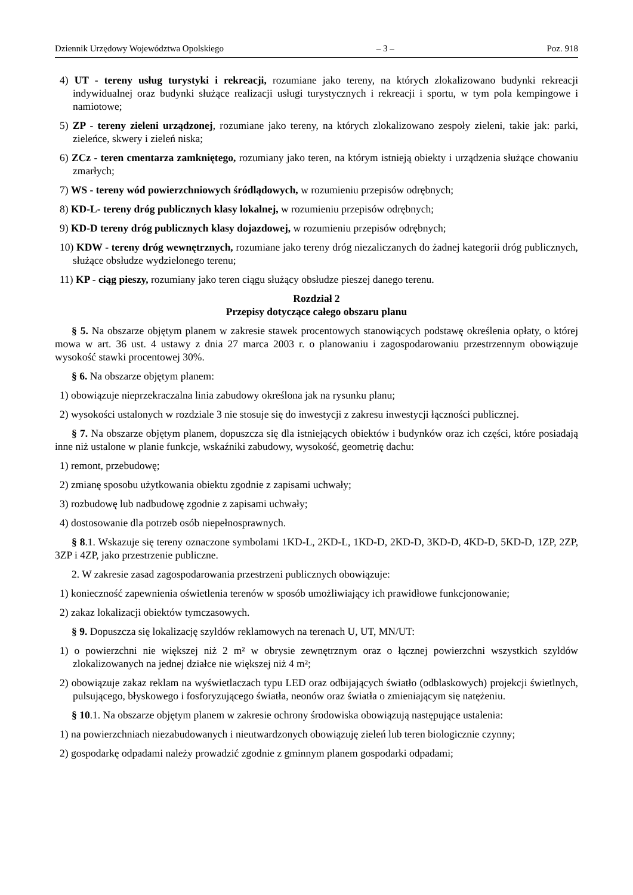Dziennik Urzędowy Województwa Opolskiego – 3 – Poz. 918
4) UT - tereny usług turystyki i rekreacji, rozumiane jako tereny, na których zlokalizowano budynki rekreacji indywidualnej oraz budynki służące realizacji usługi turystycznych i rekreacji i sportu, w tym pola kempingowe i namiotowe;
5) ZP - tereny zieleni urządzonej, rozumiane jako tereny, na których zlokalizowano zespoły zieleni, takie jak: parki, zieleńce, skwery i zieleń niska;
6) ZCz - teren cmentarza zamkniętego, rozumiany jako teren, na którym istnieją obiekty i urządzenia służące chowaniu zmarłych;
7) WS - tereny wód powierzchniowych śródlądowych, w rozumieniu przepisów odrębnych;
8) KD-L- tereny dróg publicznych klasy lokalnej, w rozumieniu przepisów odrębnych;
9) KD-D tereny dróg publicznych klasy dojazdowej, w rozumieniu przepisów odrębnych;
10) KDW - tereny dróg wewnętrznych, rozumiane jako tereny dróg niezaliczanych do żadnej kategorii dróg publicznych, służące obsłudze wydzielonego terenu;
11) KP - ciąg pieszy, rozumiany jako teren ciągu służący obsłudze pieszej danego terenu.
Rozdział 2
Przepisy dotyczące całego obszaru planu
§ 5. Na obszarze objętym planem w zakresie stawek procentowych stanowiących podstawę określenia opłaty, o której mowa w art. 36 ust. 4 ustawy z dnia 27 marca 2003 r. o planowaniu i zagospodarowaniu przestrzennym obowiązuje wysokość stawki procentowej 30%.
§ 6. Na obszarze objętym planem:
1) obowiązuje nieprzekraczalna linia zabudowy określona jak na rysunku planu;
2) wysokości ustalonych w rozdziale 3 nie stosuje się do inwestycji z zakresu inwestycji łączności publicznej.
§ 7. Na obszarze objętym planem, dopuszcza się dla istniejących obiektów i budynków oraz ich części, które posiadają inne niż ustalone w planie funkcje, wskaźniki zabudowy, wysokość, geometrię dachu:
1) remont, przebudowę;
2) zmianę sposobu użytkowania obiektu zgodnie z zapisami uchwały;
3) rozbudowę lub nadbudowę zgodnie z zapisami uchwały;
4) dostosowanie dla potrzeb osób niepełnosprawnych.
§ 8.1. Wskazuje się tereny oznaczone symbolami 1KD-L, 2KD-L, 1KD-D, 2KD-D, 3KD-D, 4KD-D, 5KD-D, 1ZP, 2ZP, 3ZP i 4ZP, jako przestrzenie publiczne.
2. W zakresie zasad zagospodarowania przestrzeni publicznych obowiązuje:
1) konieczność zapewnienia oświetlenia terenów w sposób umożliwiający ich prawidłowe funkcjonowanie;
2) zakaz lokalizacji obiektów tymczasowych.
§ 9. Dopuszcza się lokalizację szyldów reklamowych na terenach U, UT, MN/UT:
1) o powierzchni nie większej niż 2 m² w obrysie zewnętrznym oraz o łącznej powierzchni wszystkich szyldów zlokalizowanych na jednej działce nie większej niż 4 m²;
2) obowiązuje zakaz reklam na wyświetlaczach typu LED oraz odbijających światło (odblaskowych) projekcji świetlnych, pulsującego, błyskowego i fosforyzującego światła, neonów oraz światła o zmieniającym się natężeniu.
§ 10.1. Na obszarze objętym planem w zakresie ochrony środowiska obowiązują następujące ustalenia:
1) na powierzchniach niezabudowanych i nieutwardzonych obowiązuję zieleń lub teren biologicznie czynny;
2) gospodarkę odpadami należy prowadzić zgodnie z gminnym planem gospodarki odpadami;